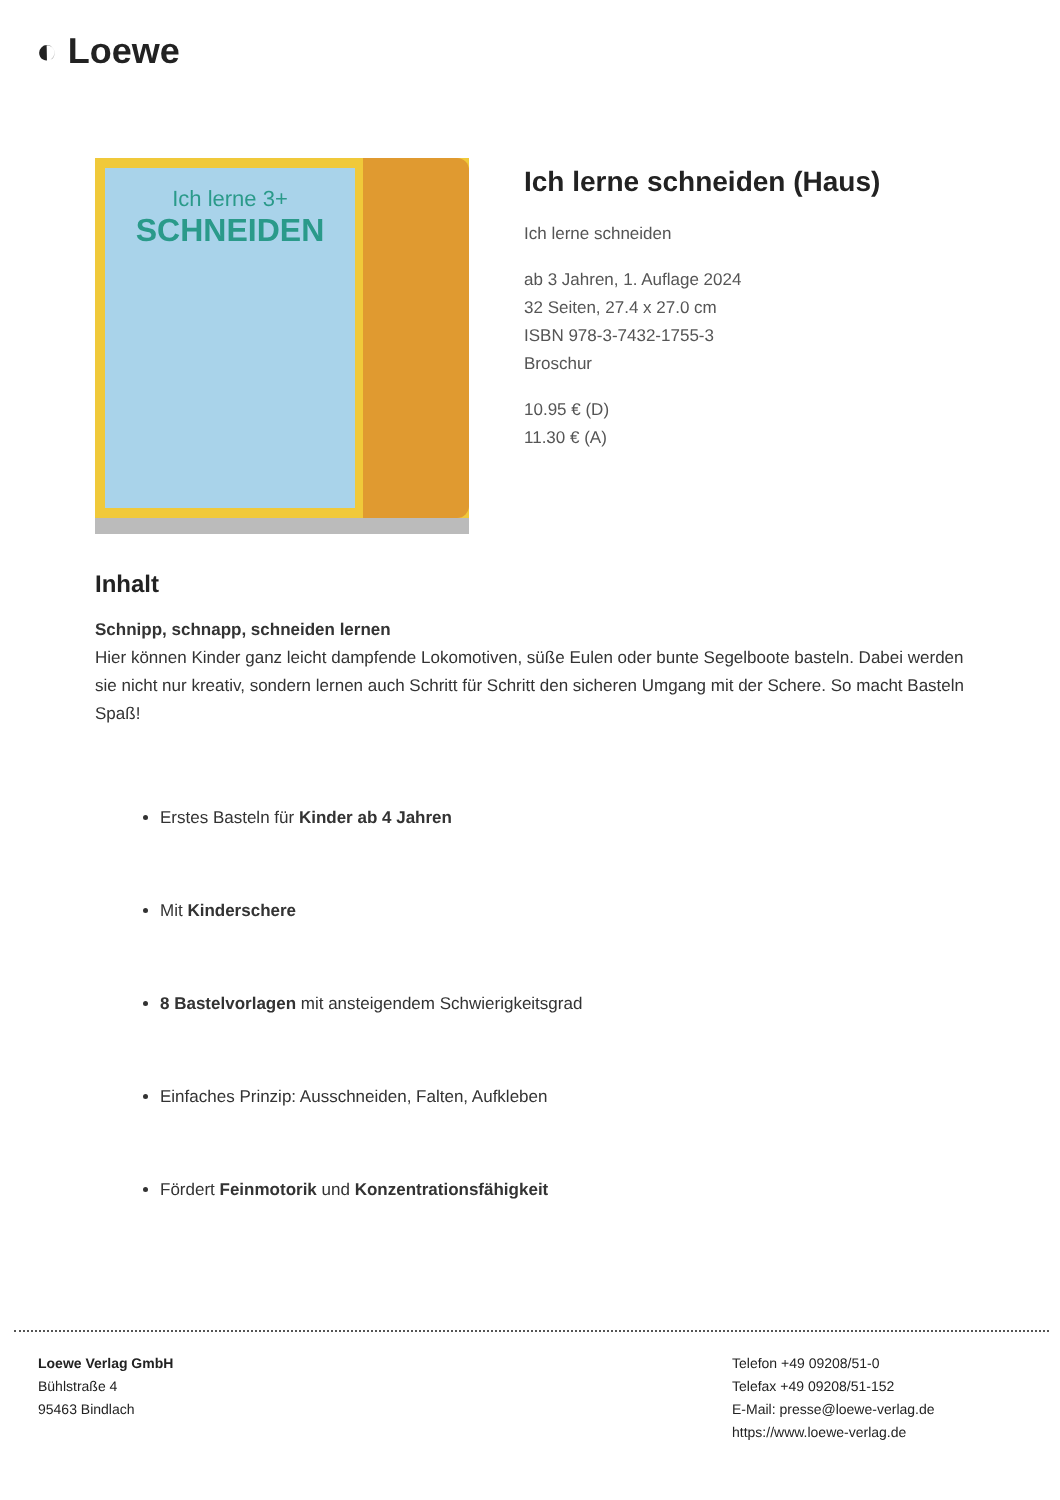◐ Loewe
Ich lerne 3+
SCHNEIDEN
Ich lerne schneiden (Haus)
Ich lerne schneiden
ab 3 Jahren, 1. Auflage 2024
32 Seiten, 27.4 x 27.0 cm
ISBN 978-3-7432-1755-3
Broschur
10.95 € (D)
11.30 € (A)
Inhalt
Schnipp, schnapp, schneiden lernen
Hier können Kinder ganz leicht dampfende Lokomotiven, süße Eulen oder bunte Segelboote basteln. Dabei werden sie nicht nur kreativ, sondern lernen auch Schritt für Schritt den sicheren Umgang mit der Schere. So macht Basteln Spaß!
Erstes Basteln für Kinder ab 4 Jahren
Mit Kinderschere
8 Bastelvorlagen mit ansteigendem Schwierigkeitsgrad
Einfaches Prinzip: Ausschneiden, Falten, Aufkleben
Fördert Feinmotorik und Konzentrationsfähigkeit
Loewe Verlag GmbH
Bühlstraße 4
95463 Bindlach
Telefon +49 09208/51-0
Telefax +49 09208/51-152
E-Mail: presse@loewe-verlag.de
https://www.loewe-verlag.de